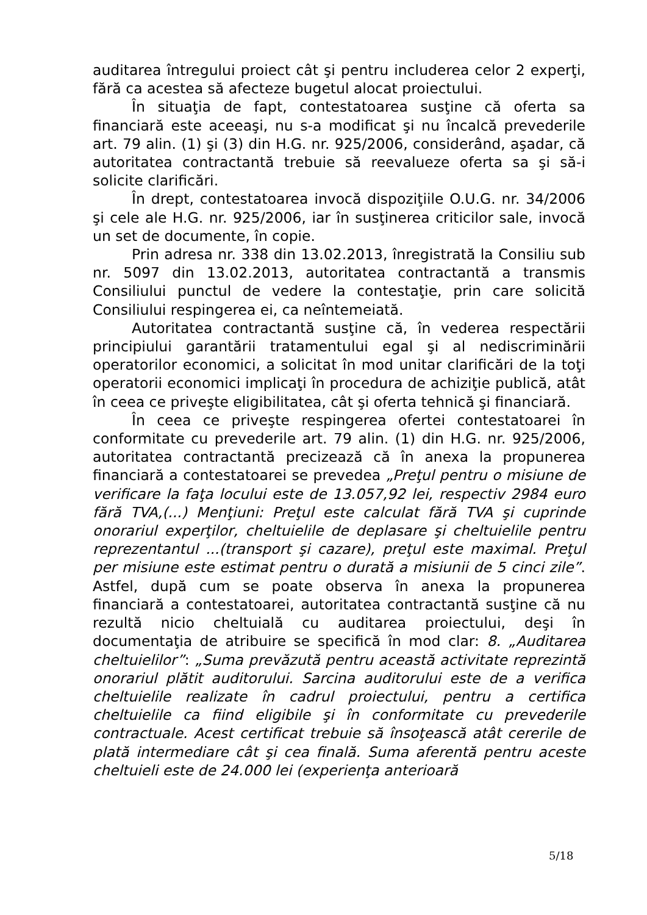auditarea întregului proiect cât şi pentru includerea celor 2 experţi, fără ca acestea să afecteze bugetul alocat proiectului.
În situaţia de fapt, contestatoarea susţine că oferta sa financiară este aceeaşi, nu s-a modificat şi nu încalcă prevederile art. 79 alin. (1) şi (3) din H.G. nr. 925/2006, considerând, aşadar, că autoritatea contractantă trebuie să reevalueze oferta sa şi să-i solicite clarificări.
În drept, contestatoarea invocă dispoziţiile O.U.G. nr. 34/2006 şi cele ale H.G. nr. 925/2006, iar în susţinerea criticilor sale, invocă un set de documente, în copie.
Prin adresa nr. 338 din 13.02.2013, înregistrată la Consiliu sub nr. 5097 din 13.02.2013, autoritatea contractantă a transmis Consiliului punctul de vedere la contestaţie, prin care solicită Consiliului respingerea ei, ca neîntemeiată.
Autoritatea contractantă susţine că, în vederea respectării principiului garantării tratamentului egal şi al nediscriminării operatorilor economici, a solicitat în mod unitar clarificări de la toţi operatorii economici implicaţi în procedura de achiziţie publică, atât în ceea ce priveşte eligibilitatea, cât şi oferta tehnică şi financiară.
În ceea ce priveşte respingerea ofertei contestatoarei în conformitate cu prevederile art. 79 alin. (1) din H.G. nr. 925/2006, autoritatea contractantă precizează că în anexa la propunerea financiară a contestatoarei se prevedea „Preţul pentru o misiune de verificare la faţa locului este de 13.057,92 lei, respectiv 2984 euro fără TVA,(...) Menţiuni: Preţul este calculat fără TVA şi cuprinde onorariul experţilor, cheltuielile de deplasare şi cheltuielile pentru reprezentantul ...(transport şi cazare), preţul este maximal. Preţul per misiune este estimat pentru o durată a misiunii de 5 cinci zile”. Astfel, după cum se poate observa în anexa la propunerea financiară a contestatoarei, autoritatea contractantă susţine că nu rezultă nicio cheltuială cu auditarea proiectului, deşi în documentaţia de atribuire se specifică în mod clar: 8. „Auditarea cheltuielilor”: „Suma prevăzută pentru această activitate reprezintă onorariul plătit auditorului. Sarcina auditorului este de a verifica cheltuielile realizate în cadrul proiectului, pentru a certifica cheltuielile ca fiind eligibile şi în conformitate cu prevederile contractuale. Acest certificat trebuie să însoţească atât cererile de plată intermediare cât şi cea finală. Suma aferentă pentru aceste cheltuieli este de 24.000 lei (experienţa anterioară
5/18